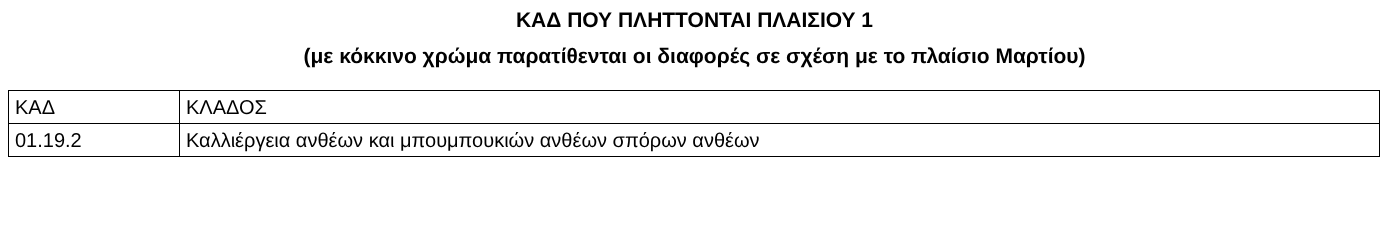ΚΑΔ ΠΟΥ ΠΛΗΤΤΟΝΤΑΙ ΠΛΑΙΣΙΟΥ 1
(με κόκκινο χρώμα παρατίθενται οι διαφορές σε σχέση με το πλαίσιο Μαρτίου)
| ΚΑΔ | ΚΛΑΔΟΣ |
| 01.19.2 | Καλλιέργεια ανθέων και μπουμπουκιών ανθέων σπόρων ανθέων |